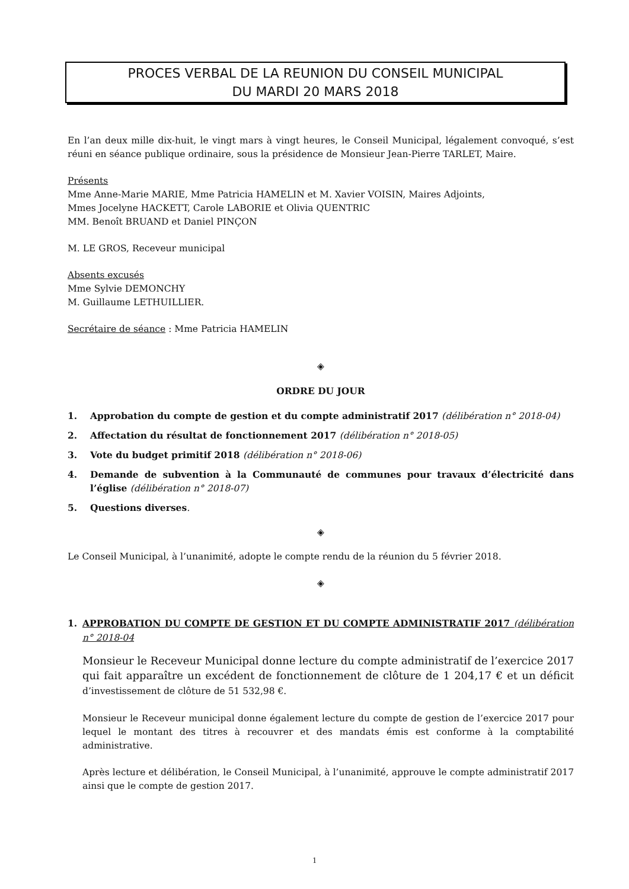PROCES VERBAL DE LA REUNION DU CONSEIL MUNICIPAL
DU MARDI 20 MARS 2018
En l’an deux mille dix-huit, le vingt mars à vingt heures, le Conseil Municipal, légalement convoqué, s’est réuni en séance publique ordinaire, sous la présidence de Monsieur Jean-Pierre TARLET, Maire.
Présents
Mme Anne-Marie MARIE, Mme Patricia HAMELIN et M. Xavier VOISIN, Maires Adjoints,
Mmes Jocelyne HACKETT, Carole LABORIE et Olivia QUENTRIC
MM. Benoît BRUAND et Daniel PINÇON
M. LE GROS, Receveur municipal
Absents excusés
Mme Sylvie DEMONCHY
M. Guillaume LETHUILLIER.
Secrétaire de séance : Mme Patricia HAMELIN
◈
ORDRE DU JOUR
1. Approbation du compte de gestion et du compte administratif 2017 (délibération n° 2018-04)
2. Affectation du résultat de fonctionnement 2017 (délibération n° 2018-05)
3. Vote du budget primitif 2018 (délibération n° 2018-06)
4. Demande de subvention à la Communauté de communes pour travaux d’électricité dans l’église (délibération n° 2018-07)
5. Questions diverses.
◈
Le Conseil Municipal, à l’unanimité, adopte le compte rendu de la réunion du 5 février 2018.
◈
1. APPROBATION DU COMPTE DE GESTION ET DU COMPTE ADMINISTRATIF 2017 (délibération n° 2018-04
Monsieur le Receveur Municipal donne lecture du compte administratif de l’exercice 2017 qui fait apparaître un excédent de fonctionnement de clôture de 1 204,17 € et un déficit d’investissement de clôture de 51 532,98 €.
Monsieur le Receveur municipal donne également lecture du compte de gestion de l’exercice 2017 pour lequel le montant des titres à recouvrer et des mandats émis est conforme à la comptabilité administrative.
Après lecture et délibération, le Conseil Municipal, à l’unanimité, approuve le compte administratif 2017 ainsi que le compte de gestion 2017.
1